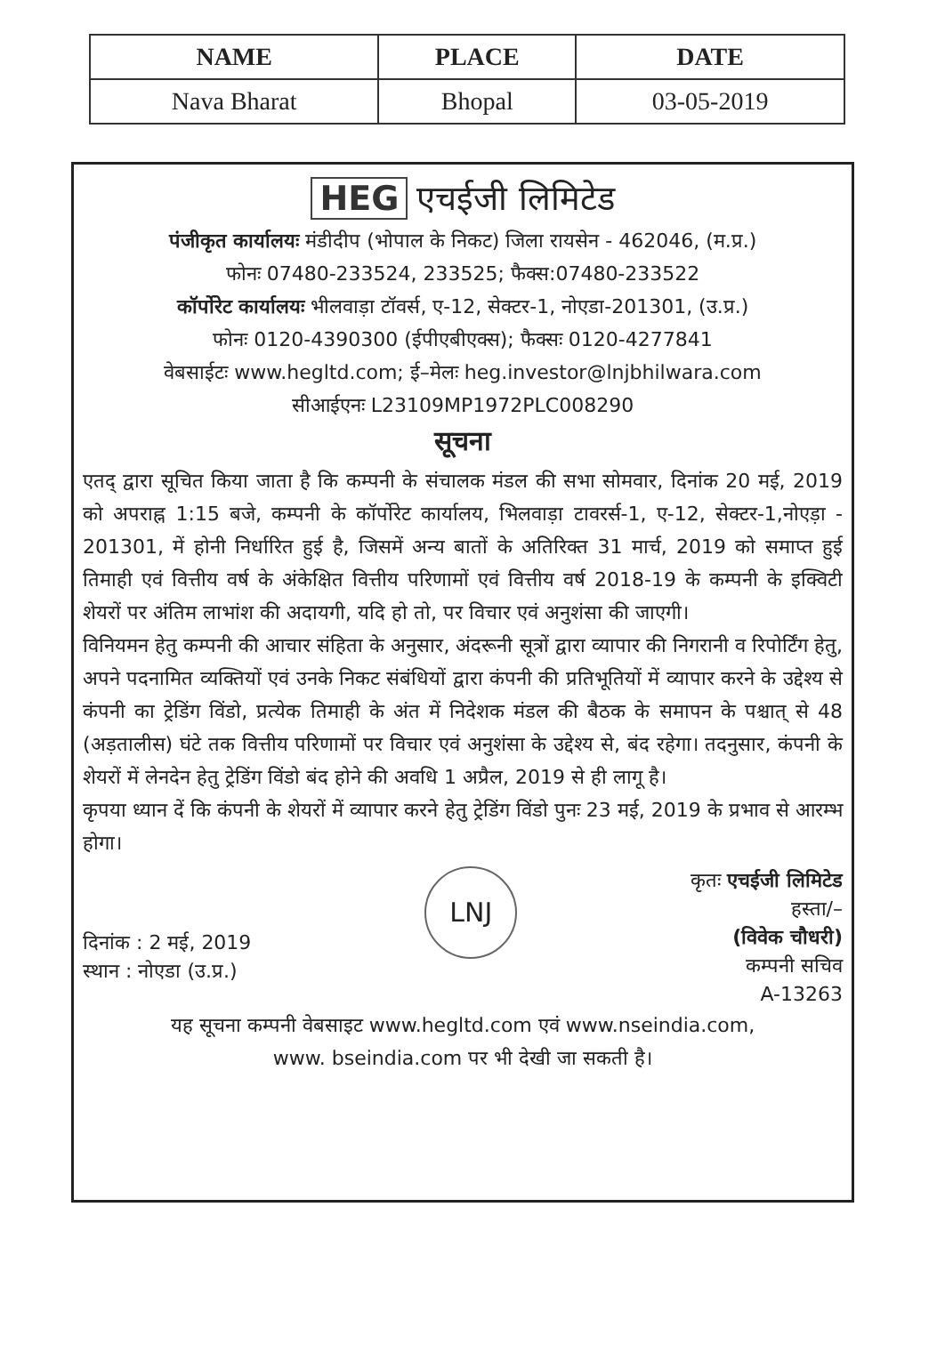| NAME | PLACE | DATE |
| --- | --- | --- |
| Nava Bharat | Bhopal | 03-05-2019 |
HEG एचईजी लिमिटेड
पंजीकृत कार्यालयः मंडीदीप (भोपाल के निकट) जिला रायसेन - 462046, (म.प्र.)
फोनः 07480-233524, 233525; फैक्स:07480-233522
कॉर्पोरेट कार्यालयः भीलवाड़ा टॉवर्स, ए-12, सेक्टर-1, नोएडा-201301, (उ.प्र.)
फोनः 0120-4390300 (ईपीएबीएक्स); फैक्सः 0120-4277841
वेबसाईटः www.hegltd.com; ई–मेलः heg.investor@lnjbhilwara.com
सीआईएनः L23109MP1972PLC008290
सूचना
एतद् द्वारा सूचित किया जाता है कि कम्पनी के संचालक मंडल की सभा सोमवार, दिनांक 20 मई, 2019 को अपराह्न 1:15 बजे, कम्पनी के कॉर्पोरेट कार्यालय, भिलवाड़ा टावरर्स-1, ए-12, सेक्टर-1,नोएड़ा - 201301, में होनी निर्धारित हुई है, जिसमें अन्य बातों के अतिरिक्त 31 मार्च, 2019 को समाप्त हुई तिमाही एवं वित्तीय वर्ष के अंकेक्षित वित्तीय परिणामों एवं वित्तीय वर्ष 2018-19 के कम्पनी के इक्विटी शेयरों पर अंतिम लाभांश की अदायगी, यदि हो तो, पर विचार एवं अनुशंसा की जाएगी।
विनियमन हेतु कम्पनी की आचार संहिता के अनुसार, अंदरूनी सूत्रों द्वारा व्यापार की निगरानी व रिपोर्टिंग हेतु, अपने पदनामित व्यक्तियों एवं उनके निकट संबंधियों द्वारा कंपनी की प्रतिभूतियों में व्यापार करने के उद्देश्य से कंपनी का ट्रेडिंग विंडो, प्रत्येक तिमाही के अंत में निदेशक मंडल की बैठक के समापन के पश्चात् से 48 (अड़तालीस) घंटे तक वित्तीय परिणामों पर विचार एवं अनुशंसा के उद्देश्य से, बंद रहेगा। तदनुसार, कंपनी के शेयरों में लेनदेन हेतु ट्रेडिंग विंडो बंद होने की अवधि 1 अप्रैल, 2019 से ही लागू है।
कृपया ध्यान दें कि कंपनी के शेयरों में व्यापार करने हेतु ट्रेडिंग विंडो पुनः 23 मई, 2019 के प्रभाव से आरम्भ होगा।
दिनांक : 2 मई, 2019
स्थान : नोएडा (उ.प्र.)
LNJ
कृतः एचईजी लिमिटेड
हस्ता/–
(विवेक चौधरी)
कम्पनी सचिव
A-13263
यह सूचना कम्पनी वेबसाइट www.hegltd.com एवं www.nseindia.com,
www. bseindia.com पर भी देखी जा सकती है।